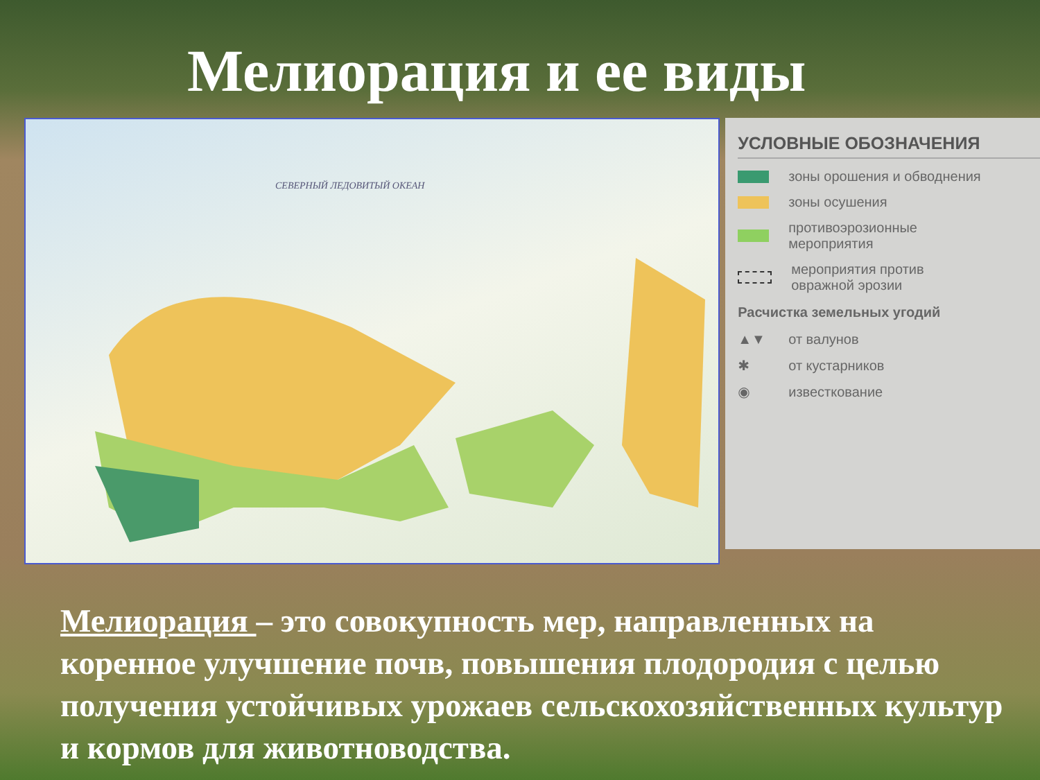Мелиорация и ее виды
СЕВЕРНЫЙ ЛЕДОВИТЫЙ ОКЕАН
УСЛОВНЫЕ ОБОЗНАЧЕНИЯ
зоны орошения и обводнения
зоны осушения
противоэрозионные
мероприятия
мероприятия против
овражной эрозии
Расчистка земельных угодий
▲▼ от валунов
✱ от кустарников
◉ известкование
Мелиорация – это совокупность мер, направленных на коренное улучшение почв, повышения плодородия с целью получения устойчивых урожаев сельскохозяйственных культур и кормов для животноводства.